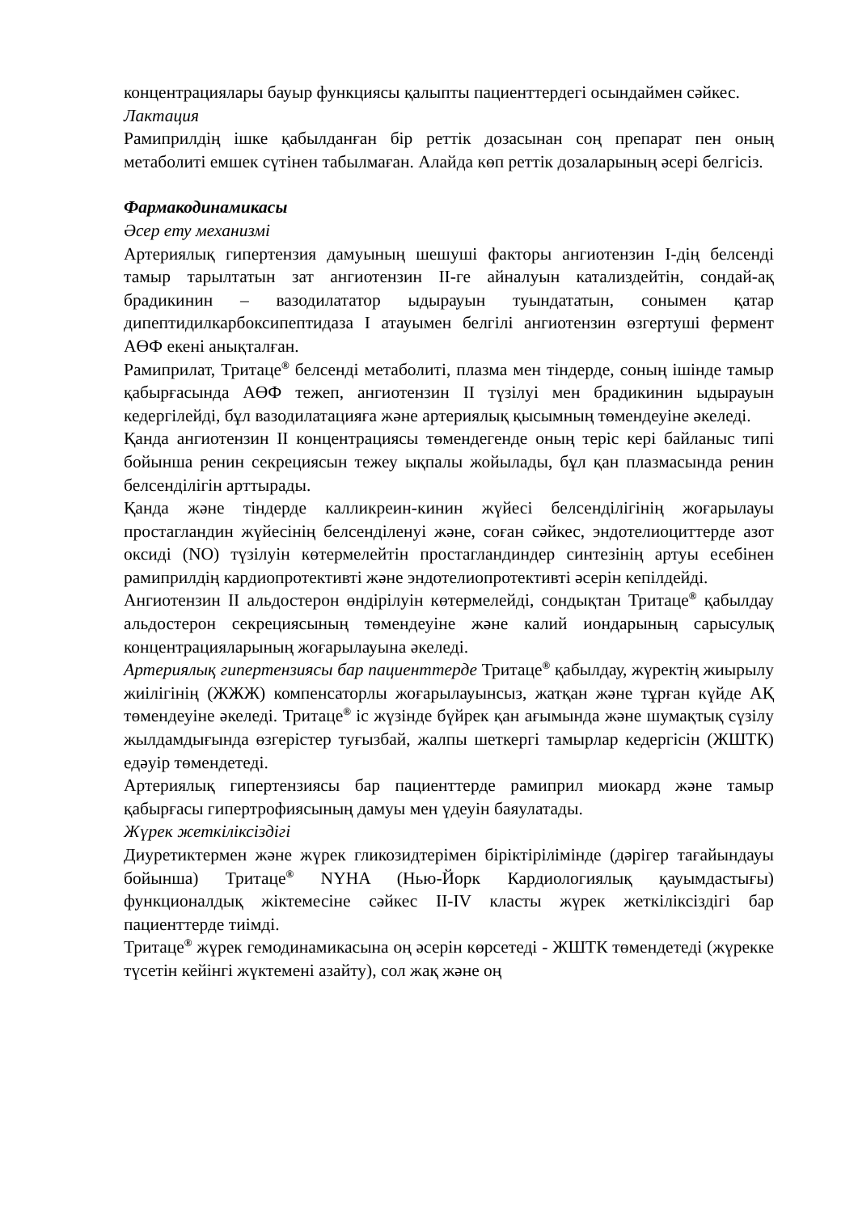концентрациялары бауыр функциясы қалыпты пациенттердегі осындаймен сәйкес.
Лактация
Рамиприлдің ішке қабылданған бір реттік дозасынан соң препарат пен оның метаболиті емшек сүтінен табылмаған. Алайда көп реттік дозаларының әсері белгісіз.
Фармакодинамикасы
Әсер ету механизмі
Артериялық гипертензия дамуының шешуші факторы ангиотензин I-дің белсенді тамыр тарылтатын зат ангиотензин II-ге айналуын катализдейтін, сондай-ақ брадикинин – вазодилататор ыдырауын туындататын, сонымен қатар дипептидилкарбоксипептидаза I атауымен белгілі ангиотензин өзгертуші фермент АӨФ екені анықталған.
Рамиприлат, Тритаце<sup>®</sup> белсенді метаболиті, плазма мен тіндерде, соның ішінде тамыр қабырғасында АӨФ тежеп, ангиотензин II түзілуі мен брадикинин ыдырауын кедергілейді, бұл вазодилатацияға және артериялық қысымның төмендеуіне әкеледі.
Қанда ангиотензин II концентрациясы төмендегенде оның теріс кері байланыс типі бойынша ренин секрециясын тежеу ықпалы жойылады, бұл қан плазмасында ренин белсенділігін арттырады.
Қанда және тіндерде калликреин-кинин жүйесі белсенділігінің жоғарылауы простагландин жүйесінің белсенділенуі және, соған сәйкес, эндотелиоциттерде азот оксиді (NO) түзілуін көтермелейтін простагландиндер синтезінің артуы есебінен рамиприлдің кардиопротективті және эндотелиопротективті әсерін кепілдейді.
Ангиотензин II альдостерон өндірілуін көтермелейді, сондықтан Тритаце<sup>®</sup> қабылдау альдостерон секрециясының төмендеуіне және калий иондарының сарысулық концентрацияларының жоғарылауына әкеледі.
Артериялық гипертензиясы бар пациенттерде Тритаце<sup>®</sup> қабылдау, жүректің жиырылу жиілігінің (ЖЖЖ) компенсаторлы жоғарылауынсыз, жатқан және тұрған күйде АҚ төмендеуіне әкеледі. Тритаце<sup>®</sup> іс жүзінде бүйрек қан ағымында және шумақтық сүзілу жылдамдығында өзгерістер туғызбай, жалпы шеткергі тамырлар кедергісін (ЖШТК) едәуір төмендетеді.
Артериялық гипертензиясы бар пациенттерде рамиприл миокард және тамыр қабырғасы гипертрофиясының дамуы мен үдеуін баяулатады.
Жүрек жеткіліксіздігі
Диуретиктермен және жүрек гликозидтерімен біріктірілімінде (дәрігер тағайындауы бойынша) Тритаце<sup>®</sup> NYHA (Нью-Йорк Кардиологиялық қауымдастығы) функционалдық жіктемесіне сәйкес II-IV класты жүрек жеткіліксіздігі бар пациенттерде тиімді.
Тритаце<sup>®</sup> жүрек гемодинамикасына оң әсерін көрсетеді - ЖШТК төмендетеді (жүрекке түсетін кейінгі жүктемені азайту), сол жақ және оң